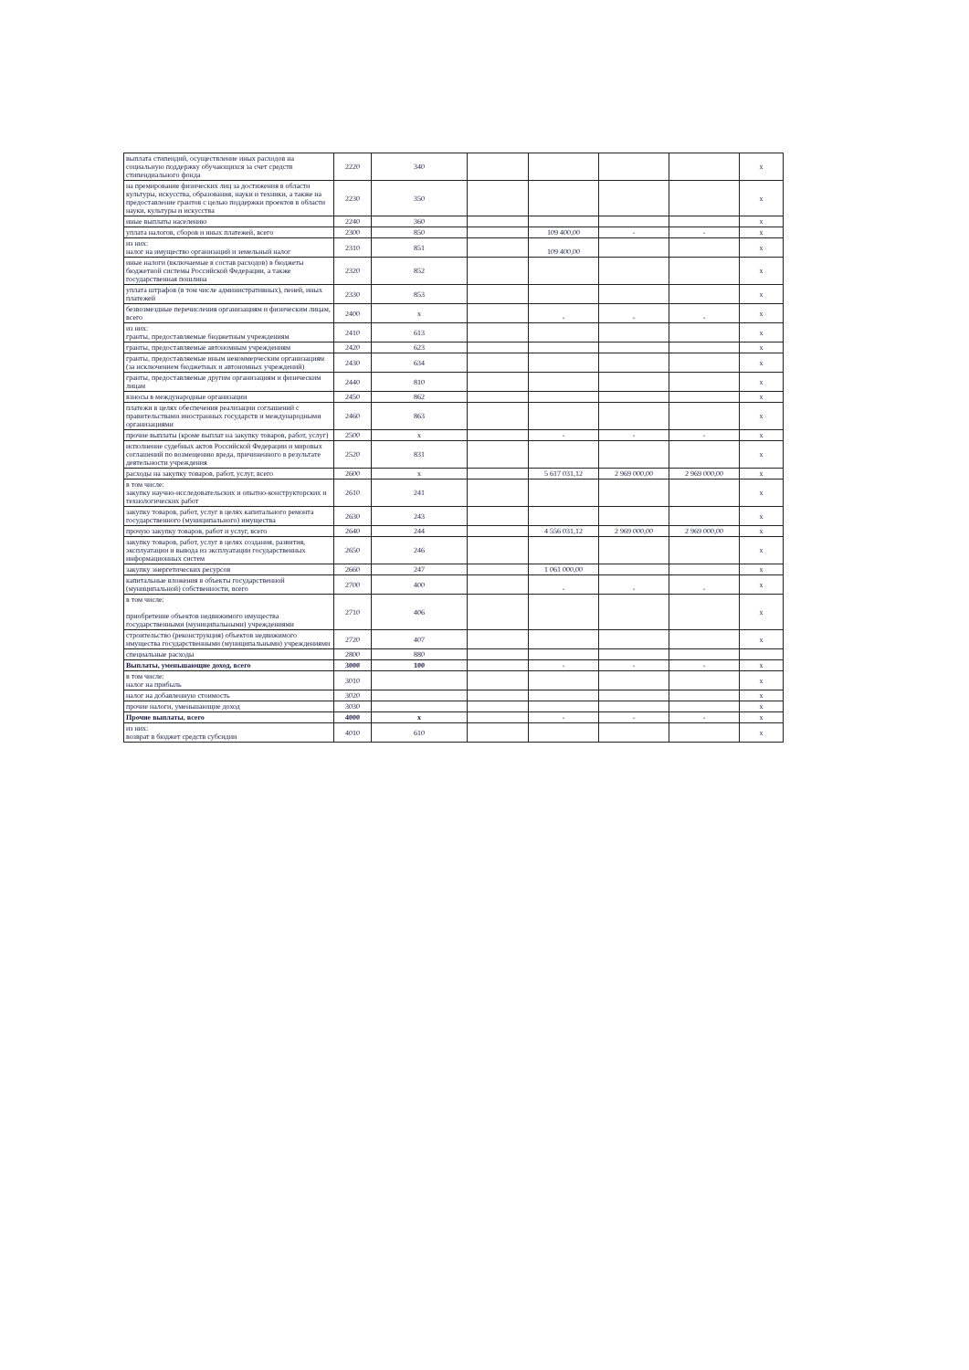| выплата стипендий, осуществление иных расходов на социальную поддержку обучающихся за счет средств стипендиального фонда | 2220 | 340 | | | | | x |
| на премирование физических лиц за достижения в области культуры, искусства, образования, науки и техники, а также на предоставление грантов с целью поддержки проектов в области науки, культуры и искусства | 2230 | 350 | | | | | x |
| иные выплаты населению | 2240 | 360 | | | | | x |
| уплата налогов, сборов и иных платежей, всего | 2300 | 850 | | 109 400,00 | - | - | x |
| из них: налог на имущество организаций и земельный налог | 2310 | 851 | | 109 400,00 | | | x |
| иные налоги (включаемые в состав расходов) в бюджеты бюджетной системы Российской Федерации, а также государственная пошлина | 2320 | 852 | | | | | x |
| уплата штрафов (в том числе административных), пеней, иных платежей | 2330 | 853 | | | | | x |
| безвозмездные перечисления организациям и физическим лицам, всего | 2400 | x | | - | - | - | x |
| из них: гранты, предоставляемые бюджетным учреждениям | 2410 | 613 | | | | | x |
| гранты, предоставляемые автономным учреждениям | 2420 | 623 | | | | | x |
| гранты, предоставляемые иным некоммерческим организациям (за исключением бюджетных и автономных учреждений) | 2430 | 634 | | | | | x |
| гранты, предоставляемые другим организациям и физическим лицам | 2440 | 810 | | | | | x |
| взносы в международные организации | 2450 | 862 | | | | | x |
| платежи в целях обеспечения реализации соглашений с правительствами иностранных государств и международными организациями | 2460 | 863 | | | | | x |
| прочие выплаты (кроме выплат на закупку товаров, работ, услуг) | 2500 | x | | - | - | - | x |
| исполнение судебных актов Российской Федерации и мировых соглашений по возмещению вреда, причиненного в результате деятельности учреждения | 2520 | 831 | | | | | x |
| расходы на закупку товаров, работ, услуг, всего | 2600 | x | | 5 617 031,12 | 2 969 000,00 | 2 969 000,00 | x |
| в том числе: закупку научно-исследовательских и опытно-конструкторских и технологических работ | 2610 | 241 | | | | | x |
| закупку товаров, работ, услуг в целях капитального ремонта государственного (муниципального) имущества | 2630 | 243 | | | | | x |
| прочую закупку товаров, работ и услуг, всего | 2640 | 244 | | 4 556 031,12 | 2 969 000,00 | 2 969 000,00 | x |
| закупку товаров, работ, услуг в целях создания, развития, эксплуатации и вывода из эксплуатации государственных информационных систем | 2650 | 246 | | | | | x |
| закупку энергетических ресурсов | 2660 | 247 | | 1 061 000,00 | | | x |
| капитальные вложения в объекты государственной (муниципальной) собственности, всего | 2700 | 400 | | - | - | - | x |
| в том числе: приобретение объектов недвижимого имущества государственными (муниципальными) учреждениями | 2710 | 406 | | | | | x |
| строительство (реконструкция) объектов недвижимого имущества государственными (муниципальными) учреждениями | 2720 | 407 | | | | | x |
| специальные расходы | 2800 | 880 | | | | | |
| Выплаты, уменьшающие доход, всего | 3000 | 100 | | - | - | - | x |
| в том числе: налог на прибыль | 3010 | | | | | | x |
| налог на добавленную стоимость | 3020 | | | | | | x |
| прочие налоги, уменьшающие доход | 3030 | | | | | | x |
| Прочие выплаты, всего | 4000 | x | | - | - | - | x |
| из них: возврат в бюджет средств субсидии | 4010 | 610 | | | | | x |